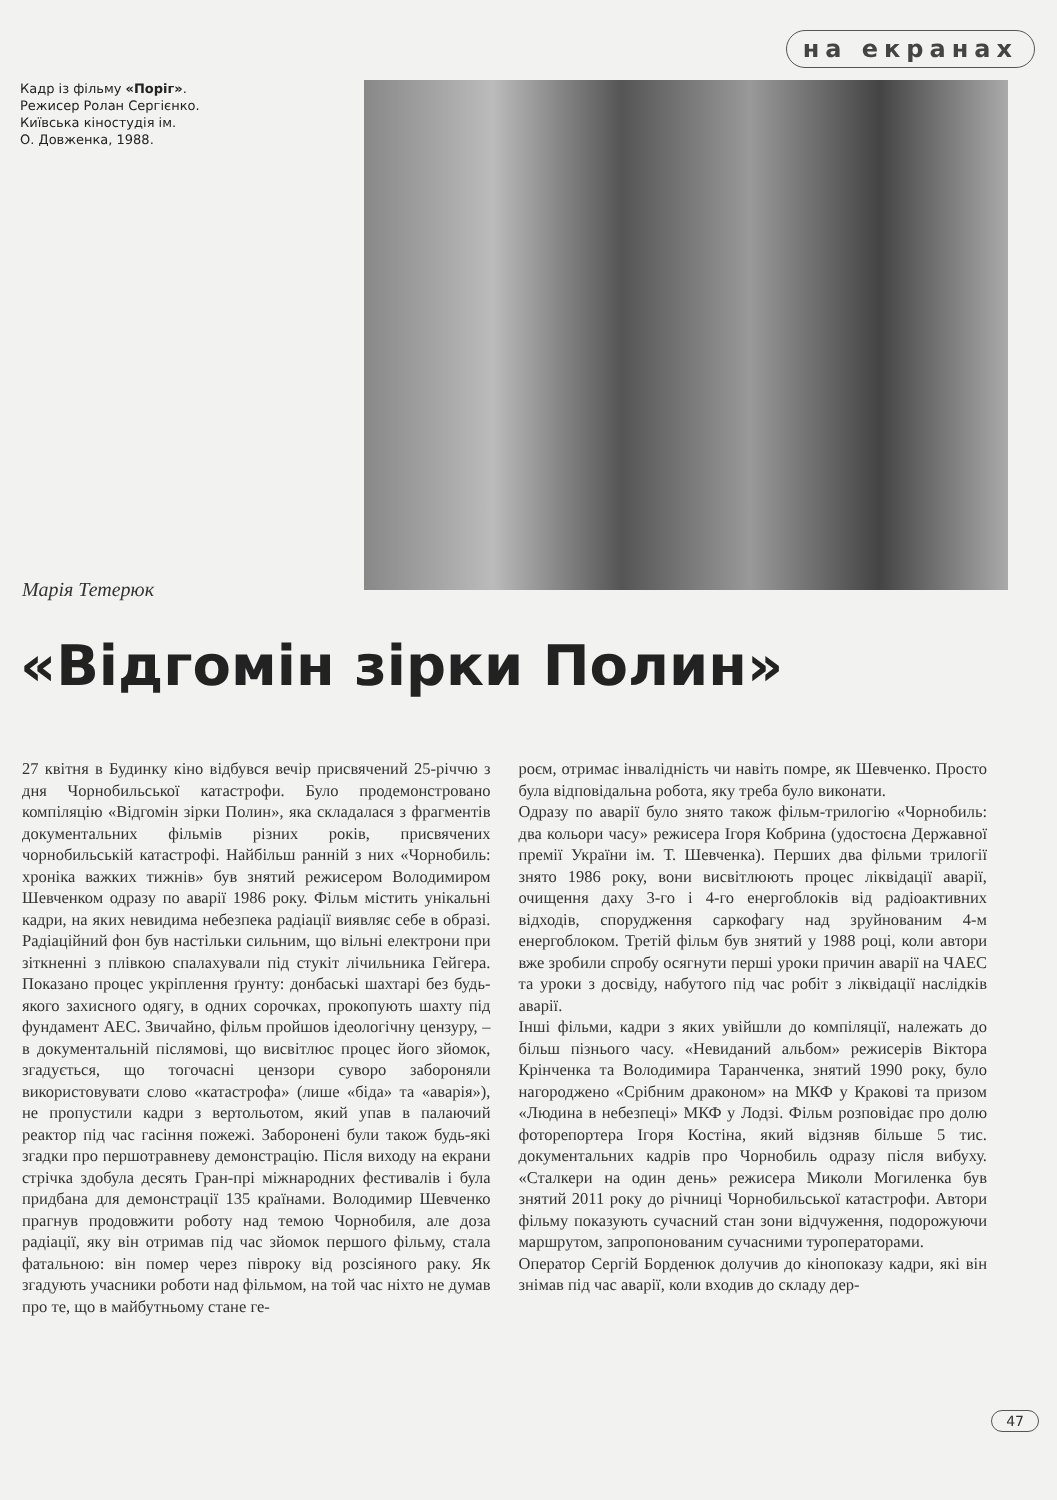на екранах
Кадр із фільму «Поріг».
Режисер Ролан Сергієнко.
Київська кіностудія ім.
О. Довженка, 1988.
Марія Тетерюк
«Відгомін зірки Полин»
27 квітня в Будинку кіно відбувся вечір присвячений 25-річчю з дня Чорнобильської катастрофи. Було продемонстровано компіляцію «Відгомін зірки Полин», яка складалася з фрагментів документальних фільмів різних років, присвячених чорнобильській катастрофі. Найбільш ранній з них «Чорнобиль: хроніка важких тижнів» був знятий режисером Володимиром Шевченком одразу по аварії 1986 року. Фільм містить унікальні кадри, на яких невидима небезпека радіації виявляє себе в образі. Радіаційний фон був настільки сильним, що вільні електрони при зіткненні з плівкою спалахували під стукіт лічильника Гейгера. Показано процес укріплення ґрунту: донбаські шахтарі без будь-якого захисного одягу, в одних сорочках, прокопують шахту під фундамент АЕС. Звичайно, фільм пройшов ідеологічну цензуру, – в документальній післямові, що висвітлює процес його зйомок, згадується, що тогочасні цензори суворо забороняли використовувати слово «катастрофа» (лише «біда» та «аварія»), не пропустили кадри з вертольотом, який упав в палаючий реактор під час гасіння пожежі. Заборонені були також будь-які згадки про першотравневу демонстрацію. Після виходу на екрани стрічка здобула десять Гран-прі міжнародних фестивалів і була придбана для демонстрації 135 країнами. Володимир Шевченко прагнув продовжити роботу над темою Чорнобиля, але доза радіації, яку він отримав під час зйомок першого фільму, стала фатальною: він помер через півроку від розсіяного раку. Як згадують учасники роботи над фільмом, на той час ніхто не думав про те, що в майбутньому стане ге-
роєм, отримає інвалідність чи навіть помре, як Шевченко. Просто була відповідальна робота, яку треба було виконати.
Одразу по аварії було знято також фільм-трилогію «Чорнобиль: два кольори часу» режисера Ігоря Кобрина (удостоєна Державної премії України ім. Т. Шевченка). Перших два фільми трилогії знято 1986 року, вони висвітлюють процес ліквідації аварії, очищення даху 3-го і 4-го енергоблоків від радіоактивних відходів, спорудження саркофагу над зруйнованим 4-м енергоблоком. Третій фільм був знятий у 1988 році, коли автори вже зробили спробу осягнути перші уроки причин аварії на ЧАЕС та уроки з досвіду, набутого під час робіт з ліквідації наслідків аварії.
Інші фільми, кадри з яких увійшли до компіляції, належать до більш пізнього часу. «Невиданий альбом» режисерів Віктора Крінченка та Володимира Таранченка, знятий 1990 року, було нагороджено «Срібним драконом» на МКФ у Кракові та призом «Людина в небезпеці» МКФ у Лодзі. Фільм розповідає про долю фоторепортера Ігоря Костіна, який відзняв більше 5 тис. документальних кадрів про Чорнобиль одразу після вибуху. «Сталкери на один день» режисера Миколи Могиленка був знятий 2011 року до річниці Чорнобильської катастрофи. Автори фільму показують сучасний стан зони відчуження, подорожуючи маршрутом, запропонованим сучасними туроператорами.
Оператор Сергій Борденюк долучив до кінопоказу кадри, які він знімав під час аварії, коли входив до складу дер-
47